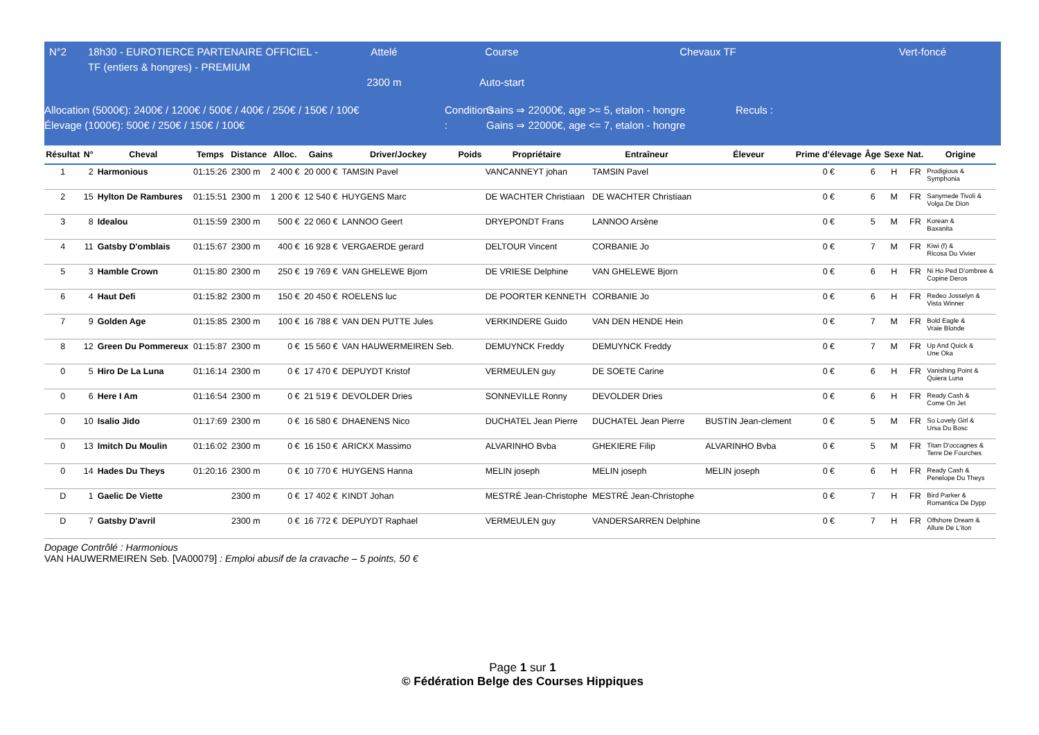N°2 18h30 - EUROTIERCE PARTENAIRE OFFICIEL -TF (entiers & hongres) - PREMIUM
Attelé
2300 m
Course
Auto-start
Chevaux TF Vert-foncé
Allocation (5000€): 2400€ / 1200€ / 500€ / 400€ / 250€ / 150€ / 100€
Élevage (1000€): 500€ / 250€ / 150€ / 100€
Conditions :
Gains ⇒ 22000€, age >= 5, etalon - hongre
Gains ⇒ 22000€, age <= 7, etalon - hongre
Reculs :
| Résultat | N° | Cheval | Temps | Distance | Alloc. | Gains | Driver/Jockey | Poids | Propriétaire | Entraîneur | Éleveur | Prime d’élevage | Âge | Sexe | Nat. | Origine |
| --- | --- | --- | --- | --- | --- | --- | --- | --- | --- | --- | --- | --- | --- | --- | --- | --- |
| 1 | 2 | Harmonious | 01:15:26 | 2300 m | 2 400 € | 20 000 € | TAMSIN Pavel | | VANCANNEYT johan | TAMSIN Pavel | | 0 € | 6 | H | FR | Prodigious & Symphonia |
| 2 | 15 | Hylton De Rambures | 01:15:51 | 2300 m | 1 200 € | 12 540 € | HUYGENS Marc | | DE WACHTER Christiaan | DE WACHTER Christiaan | | 0 € | 6 | M | FR | Sanymede Tivoli & Volga De Dion |
| 3 | 8 | Idealou | 01:15:59 | 2300 m | 500 € | 22 060 € | LANNOO Geert | | DRYEPONDT Frans | LANNOO Arsène | | 0 € | 5 | M | FR | Korean & Baxanita |
| 4 | 11 | Gatsby D'omblais | 01:15:67 | 2300 m | 400 € | 16 928 € | VERGAERDE gerard | | DELTOUR Vincent | CORBANIE Jo | | 0 € | 7 | M | FR | Kiwi (f) & Ricosa Du Vivier |
| 5 | 3 | Hamble Crown | 01:15:80 | 2300 m | 250 € | 19 769 € | VAN GHELEWE Bjorn | | DE VRIESE Delphine | VAN GHELEWE Bjorn | | 0 € | 6 | H | FR | Ni Ho Ped D'ombree & Copine Deros |
| 6 | 4 | Haut Defi | 01:15:82 | 2300 m | 150 € | 20 450 € | ROELENS luc | | DE POORTER KENNETH | CORBANIE Jo | | 0 € | 6 | H | FR | Redeo Josselyn & Vista Winner |
| 7 | 9 | Golden Age | 01:15:85 | 2300 m | 100 € | 16 788 € | VAN DEN PUTTE Jules | | VERKINDERE Guido | VAN DEN HENDE Hein | | 0 € | 7 | M | FR | Bold Eagle & Vraie Blonde |
| 8 | 12 | Green Du Pommereux | 01:15:87 | 2300 m | 0 € | 15 560 € | VAN HAUWERMEIREN Seb. | | DEMUYNCK Freddy | DEMUYNCK Freddy | | 0 € | 7 | M | FR | Up And Quick & Une Oka |
| 0 | 5 | Hiro De La Luna | 01:16:14 | 2300 m | 0 € | 17 470 € | DEPUYDT Kristof | | VERMEULEN guy | DE SOETE Carine | | 0 € | 6 | H | FR | Vanishing Point & Quiera Luna |
| 0 | 6 | Here I Am | 01:16:54 | 2300 m | 0 € | 21 519 € | DEVOLDER Dries | | SONNEVILLE Ronny | DEVOLDER Dries | | 0 € | 6 | H | FR | Ready Cash & Come On Jet |
| 0 | 10 | Isalio Jido | 01:17:69 | 2300 m | 0 € | 16 580 € | DHAENENS Nico | | DUCHATEL Jean Pierre | DUCHATEL Jean Pierre | BUSTIN Jean-clement | 0 € | 5 | M | FR | So Lovely Girl & Ursa Du Bosc |
| 0 | 13 | Imitch Du Moulin | 01:16:02 | 2300 m | 0 € | 16 150 € | ARICKX Massimo | | ALVARINHO Bvba | GHEKIERE Filip | ALVARINHO Bvba | 0 € | 5 | M | FR | Titan D'occagnes & Terre De Fourches |
| 0 | 14 | Hades Du Theys | 01:20:16 | 2300 m | 0 € | 10 770 € | HUYGENS Hanna | | MELIN joseph | MELIN joseph | MELIN joseph | 0 € | 6 | H | FR | Ready Cash & Penelope Du Theys |
| D | 1 | Gaelic De Viette | | 2300 m | 0 € | 17 402 € | KINDT Johan | | MESTRÉ Jean-Christophe | MESTRÉ Jean-Christophe | | 0 € | 7 | H | FR | Bird Parker & Romantica De Dypp |
| D | 7 | Gatsby D'avril | | 2300 m | 0 € | 16 772 € | DEPUYDT Raphael | | VERMEULEN guy | VANDERSARREN Delphine | | 0 € | 7 | H | FR | Offshore Dream & Allure De L'iton |
Dopage Contrôlé : Harmonious
VAN HAUWERMEIREN Seb. [VA00079] : Emploi abusif de la cravache – 5 points, 50 €
Page 1 sur 1
© Fédération Belge des Courses Hippiques